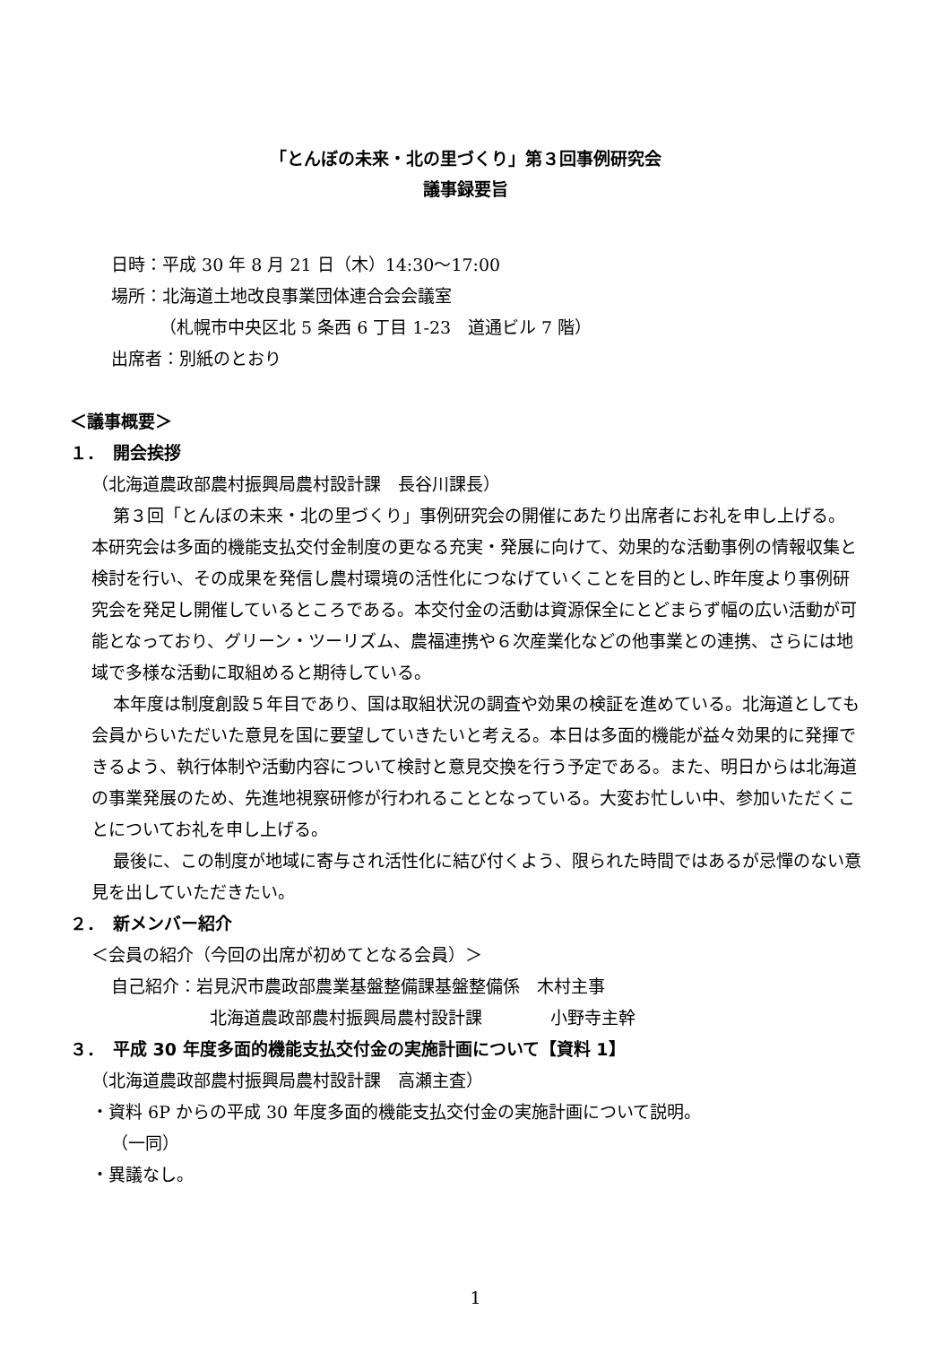「とんぼの未来・北の里づくり」第３回事例研究会
議事録要旨
日時：平成 30 年 8 月 21 日（木）14:30～17:00
場所：北海道土地改良事業団体連合会会議室
（札幌市中央区北 5 条西 6 丁目 1-23　道通ビル 7 階）
出席者：別紙のとおり
＜議事概要＞
１．　開会挨拶
（北海道農政部農村振興局農村設計課　長谷川課長）
第３回「とんぼの未来・北の里づくり」事例研究会の開催にあたり出席者にお礼を申し上げる。本研究会は多面的機能支払交付金制度の更なる充実・発展に向けて、効果的な活動事例の情報収集と検討を行い、その成果を発信し農村環境の活性化につなげていくことを目的とし､昨年度より事例研究会を発足し開催しているところである。本交付金の活動は資源保全にとどまらず幅の広い活動が可能となっており、グリーン・ツーリズム、農福連携や６次産業化などの他事業との連携、さらには地域で多様な活動に取組めると期待している。
本年度は制度創設５年目であり、国は取組状況の調査や効果の検証を進めている。北海道としても会員からいただいた意見を国に要望していきたいと考える。本日は多面的機能が益々効果的に発揮できるよう、執行体制や活動内容について検討と意見交換を行う予定である。また、明日からは北海道の事業発展のため、先進地視察研修が行われることとなっている。大変お忙しい中、参加いただくことについてお礼を申し上げる。
最後に、この制度が地域に寄与され活性化に結び付くよう、限られた時間ではあるが忌憚のない意見を出していただきたい。
２．　新メンバー紹介
＜会員の紹介（今回の出席が初めてとなる会員）＞
自己紹介：岩見沢市農政部農業基盤整備課基盤整備係　木村主事
北海道農政部農村振興局農村設計課　　　　小野寺主幹
３．　平成 30 年度多面的機能支払交付金の実施計画について【資料 1】
（北海道農政部農村振興局農村設計課　高瀬主査）
・資料 6P からの平成 30 年度多面的機能支払交付金の実施計画について説明。
（一同）
・異議なし。
1